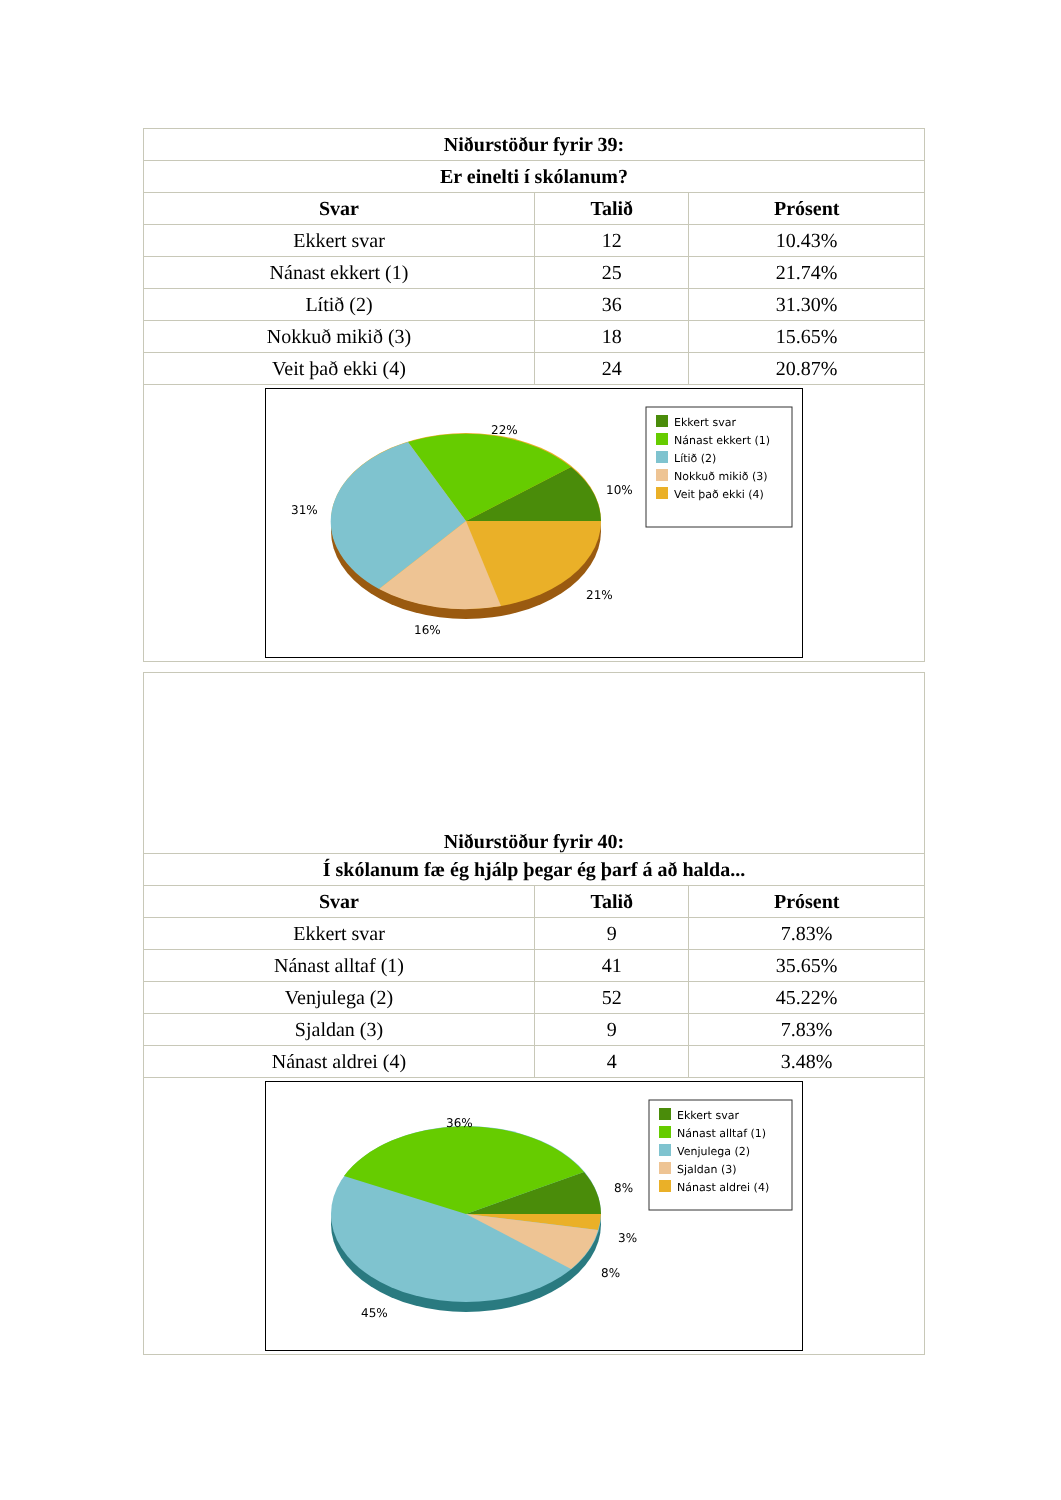| Niðurstöður fyrir 39: | | |
| --- | --- | --- |
| Er einelti í skólanum? | | |
| Svar | Talið | Prósent |
| Ekkert svar | 12 | 10.43% |
| Nánast ekkert (1) | 25 | 21.74% |
| Lítið (2) | 36 | 31.30% |
| Nokkuð mikið (3) | 18 | 15.65% |
| Veit það ekki (4) | 24 | 20.87% |
| 22% 10% 31% 21% 16% Ekkert svar Nánast ekkert (1) Lítið (2) Nokkuð mikið (3) Veit það ekki (4) | | |
| Niðurstöður fyrir 40: | | |
| --- | --- | --- |
| Í skólanum fæ ég hjálp þegar ég þarf á að halda... | | |
| Svar | Talið | Prósent |
| Ekkert svar | 9 | 7.83% |
| Nánast alltaf (1) | 41 | 35.65% |
| Venjulega (2) | 52 | 45.22% |
| Sjaldan (3) | 9 | 7.83% |
| Nánast aldrei (4) | 4 | 3.48% |
| 36% 8% 3% 8% 45% Ekkert svar Nánast alltaf (1) Venjulega (2) Sjaldan (3) Nánast aldrei (4) | | |